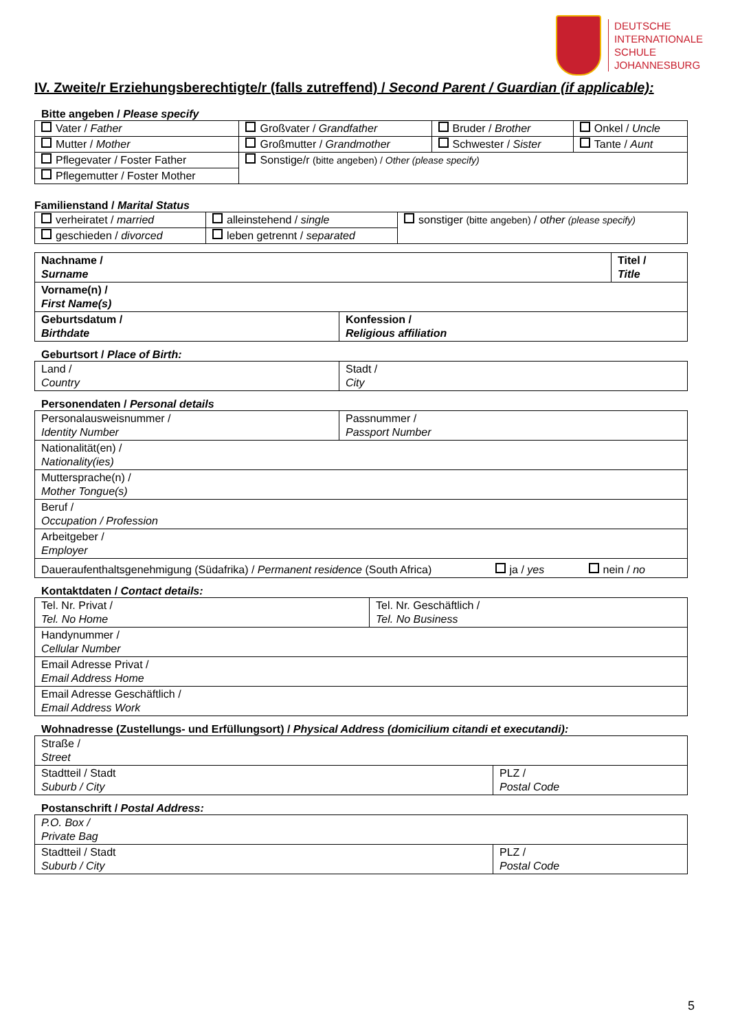DEUTSCHE
INTERNATIONALE
SCHULE
JOHANNESBURG
IV. Zweite/r Erziehungsberechtigte/r (falls zutreffend) / Second Parent / Guardian (if applicable):
Bitte angeben / Please specify
| Vater / Father | Großvater / Grandfather | Bruder / Brother | Onkel / Uncle |
| Mutter / Mother | Großmutter / Grandmother | Schwester / Sister | Tante / Aunt |
| Pflegevater / Foster Father | Sonstige/r (bitte angeben) / Other (please specify) | | |
| Pflegemutter / Foster Mother | | | |
Familienstand / Marital Status
| verheiratet / married | alleinstehend / single | sonstiger (bitte angeben) / other (please specify) |
| geschieden / divorced | leben getrennt / separated | |
| Nachname / Surname | | Titel / Title |
| Vorname(n) / First Name(s) | | |
| Geburtsdatum / Birthdate | Konfession / Religious affiliation | |
Geburtsort / Place of Birth:
| Land / Country | Stadt / City |
Personendaten / Personal details
| Personalausweisnummer / Identity Number | Passnummer / Passport Number | | |
| Nationalität(en) / Nationality(ies) | | | |
| Muttersprache(n) / Mother Tongue(s) | | | |
| Beruf / Occupation / Profession | | | |
| Arbeitgeber / Employer | | | |
| Daueraufenthaltsgenehmigung (Südafrika) / Permanent residence (South Africa) | | ja / yes | nein / no |
Kontaktdaten / Contact details:
| Tel. Nr. Privat / Tel. No Home | Tel. Nr. Geschäftlich / Tel. No Business |
| Handynummer / Cellular Number | |
| Email Adresse Privat / Email Address Home | |
| Email Adresse Geschäftlich / Email Address Work | |
Wohnadresse (Zustellungs- und Erfüllungsort) / Physical Address (domicilium citandi et executandi):
| Straße / Street | |
| Stadtteil / Stadt Suburb / City | PLZ / Postal Code |
Postanschrift / Postal Address:
| P.O. Box / Private Bag | |
| Stadtteil / Stadt Suburb / City | PLZ / Postal Code |
5